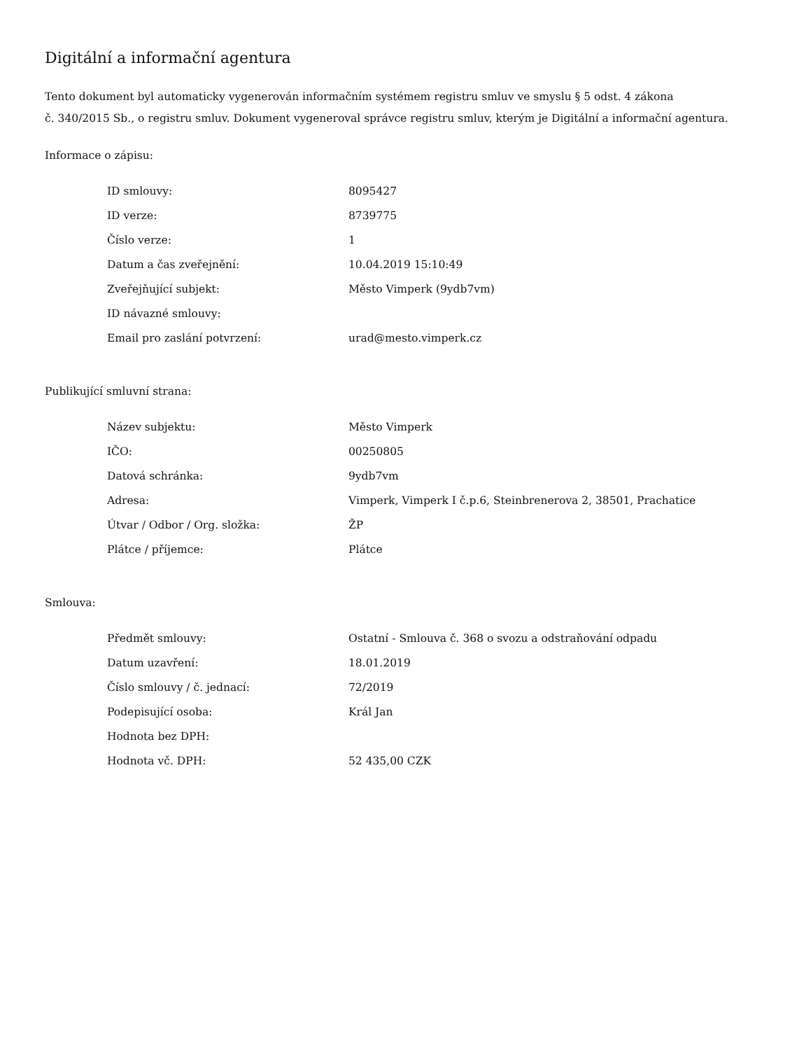Digitální a informační agentura
Tento dokument byl automaticky vygenerován informačním systémem registru smluv ve smyslu § 5 odst. 4 zákona
č. 340/2015 Sb., o registru smluv. Dokument vygeneroval správce registru smluv, kterým je Digitální a informační agentura.
Informace o zápisu:
| ID smlouvy: | 8095427 |
| ID verze: | 8739775 |
| Číslo verze: | 1 |
| Datum a čas zveřejnění: | 10.04.2019 15:10:49 |
| Zveřejňující subjekt: | Město Vimperk (9ydb7vm) |
| ID návazné smlouvy: | |
| Email pro zaslání potvrzení: | urad@mesto.vimperk.cz |
Publikující smluvní strana:
| Název subjektu: | Město Vimperk |
| IČO: | 00250805 |
| Datová schránka: | 9ydb7vm |
| Adresa: | Vimperk, Vimperk I č.p.6, Steinbrenerova 2, 38501, Prachatice |
| Útvar / Odbor / Org. složka: | ŽP |
| Plátce / příjemce: | Plátce |
Smlouva:
| Předmět smlouvy: | Ostatní - Smlouva č. 368 o svozu a odstraňování odpadu |
| Datum uzavření: | 18.01.2019 |
| Číslo smlouvy / č. jednací: | 72/2019 |
| Podepisující osoba: | Král Jan |
| Hodnota bez DPH: | |
| Hodnota vč. DPH: | 52 435,00 CZK |